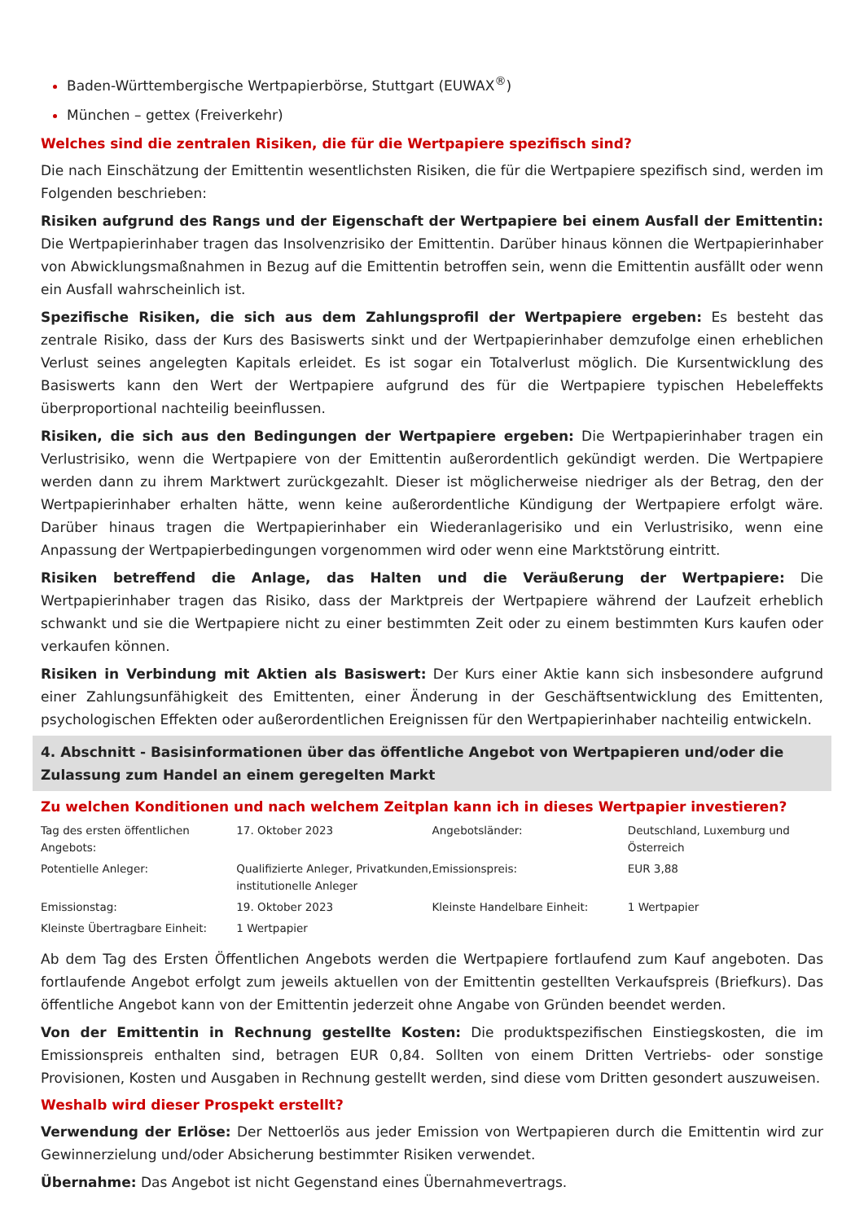Baden-Württembergische Wertpapierbörse, Stuttgart (EUWAX<sup>®</sup>)
München – gettex (Freiverkehr)
Welches sind die zentralen Risiken, die für die Wertpapiere spezifisch sind?
Die nach Einschätzung der Emittentin wesentlichsten Risiken, die für die Wertpapiere spezifisch sind, werden im Folgenden beschrieben:
Risiken aufgrund des Rangs und der Eigenschaft der Wertpapiere bei einem Ausfall der Emittentin: Die Wertpapierinhaber tragen das Insolvenzrisiko der Emittentin. Darüber hinaus können die Wertpapierinhaber von Abwicklungsmaßnahmen in Bezug auf die Emittentin betroffen sein, wenn die Emittentin ausfällt oder wenn ein Ausfall wahrscheinlich ist.
Spezifische Risiken, die sich aus dem Zahlungsprofil der Wertpapiere ergeben: Es besteht das zentrale Risiko, dass der Kurs des Basiswerts sinkt und der Wertpapierinhaber demzufolge einen erheblichen Verlust seines angelegten Kapitals erleidet. Es ist sogar ein Totalverlust möglich. Die Kursentwicklung des Basiswerts kann den Wert der Wertpapiere aufgrund des für die Wertpapiere typischen Hebeleffekts überproportional nachteilig beeinflussen.
Risiken, die sich aus den Bedingungen der Wertpapiere ergeben: Die Wertpapierinhaber tragen ein Verlustrisiko, wenn die Wertpapiere von der Emittentin außerordentlich gekündigt werden. Die Wertpapiere werden dann zu ihrem Marktwert zurückgezahlt. Dieser ist möglicherweise niedriger als der Betrag, den der Wertpapierinhaber erhalten hätte, wenn keine außerordentliche Kündigung der Wertpapiere erfolgt wäre. Darüber hinaus tragen die Wertpapierinhaber ein Wiederanlagerisiko und ein Verlustrisiko, wenn eine Anpassung der Wertpapierbedingungen vorgenommen wird oder wenn eine Marktstörung eintritt.
Risiken betreffend die Anlage, das Halten und die Veräußerung der Wertpapiere: Die Wertpapierinhaber tragen das Risiko, dass der Marktpreis der Wertpapiere während der Laufzeit erheblich schwankt und sie die Wertpapiere nicht zu einer bestimmten Zeit oder zu einem bestimmten Kurs kaufen oder verkaufen können.
Risiken in Verbindung mit Aktien als Basiswert: Der Kurs einer Aktie kann sich insbesondere aufgrund einer Zahlungsunfähigkeit des Emittenten, einer Änderung in der Geschäftsentwicklung des Emittenten, psychologischen Effekten oder außerordentlichen Ereignissen für den Wertpapierinhaber nachteilig entwickeln.
4. Abschnitt - Basisinformationen über das öffentliche Angebot von Wertpapieren und/oder die Zulassung zum Handel an einem geregelten Markt
Zu welchen Konditionen und nach welchem Zeitplan kann ich in dieses Wertpapier investieren?
| Tag des ersten öffentlichen Angebots: | 17. Oktober 2023 | Angebotsländer: | Deutschland, Luxemburg und Österreich |
| Potentielle Anleger: | Qualifizierte Anleger, Privatkunden, institutionelle Anleger | Emissionspreis: | EUR 3,88 |
| Emissionstag: | 19. Oktober 2023 | Kleinste Handelbare Einheit: | 1 Wertpapier |
| Kleinste Übertragbare Einheit: | 1 Wertpapier | | |
Ab dem Tag des Ersten Öffentlichen Angebots werden die Wertpapiere fortlaufend zum Kauf angeboten. Das fortlaufende Angebot erfolgt zum jeweils aktuellen von der Emittentin gestellten Verkaufspreis (Briefkurs). Das öffentliche Angebot kann von der Emittentin jederzeit ohne Angabe von Gründen beendet werden.
Von der Emittentin in Rechnung gestellte Kosten: Die produktspezifischen Einstiegskosten, die im Emissionspreis enthalten sind, betragen EUR 0,84. Sollten von einem Dritten Vertriebs- oder sonstige Provisionen, Kosten und Ausgaben in Rechnung gestellt werden, sind diese vom Dritten gesondert auszuweisen.
Weshalb wird dieser Prospekt erstellt?
Verwendung der Erlöse: Der Nettoerlös aus jeder Emission von Wertpapieren durch die Emittentin wird zur Gewinnerzielung und/oder Absicherung bestimmter Risiken verwendet.
Übernahme: Das Angebot ist nicht Gegenstand eines Übernahmevertrags.